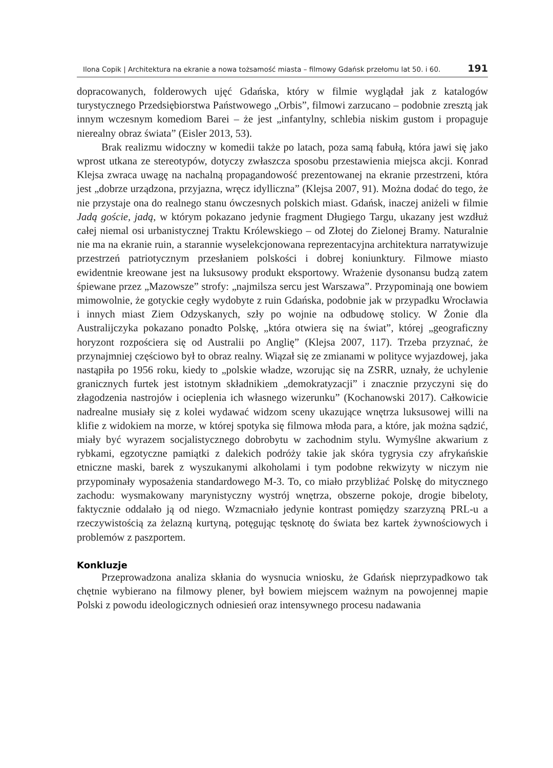Ilona Copik | Architektura na ekranie a nowa tożsamość miasta – filmowy Gdańsk przełomu lat 50. i 60. 191
dopracowanych, folderowych ujęć Gdańska, który w filmie wyglądał jak z katalogów turystycznego Przedsiębiorstwa Państwowego „Orbis”, filmowi zarzucano – podobnie zresztą jak innym wczesnym komediom Barei – że jest „infantylny, schlebia niskim gustom i propaguje nierealny obraz świata” (Eisler 2013, 53).
Brak realizmu widoczny w komedii także po latach, poza samą fabułą, która jawi się jako wprost utkana ze stereotypów, dotyczy zwłaszcza sposobu przestawienia miejsca akcji. Konrad Klejsa zwraca uwagę na nachalną propagandowość prezentowanej na ekranie przestrzeni, która jest „dobrze urządzona, przyjazna, wręcz idylliczna” (Klejsa 2007, 91). Można dodać do tego, że nie przystaje ona do realnego stanu ówczesnych polskich miast. Gdańsk, inaczej aniżeli w filmie Jadą goście, jadą, w którym pokazano jedynie fragment Długiego Targu, ukazany jest wzdłuż całej niemal osi urbanistycznej Traktu Królewskiego – od Złotej do Zielonej Bramy. Naturalnie nie ma na ekranie ruin, a starannie wyselekcjonowana reprezentacyjna architektura narratywizuje przestrzeń patriotycznym przesłaniem polskości i dobrej koniunktury. Filmowe miasto ewidentnie kreowane jest na luksusowy produkt eksportowy. Wrażenie dysonansu budzą zatem śpiewane przez „Mazowsze” strofy: „najmilsza sercu jest Warszawa”. Przypominają one bowiem mimowolnie, że gotyckie cegły wydobyte z ruin Gdańska, podobnie jak w przypadku Wrocławia i innych miast Ziem Odzyskanych, szły po wojnie na odbudowę stolicy. W Żonie dla Australijczyka pokazano ponadto Polskę, „która otwiera się na świat”, której „geograficzny horyzont rozpościera się od Australii po Anglię” (Klejsa 2007, 117). Trzeba przyznać, że przynajmniej częściowo był to obraz realny. Wiązał się ze zmianami w polityce wyjazdowej, jaka nastąpiła po 1956 roku, kiedy to „polskie władze, wzorując się na ZSRR, uznały, że uchylenie granicznych furtek jest istotnym składnikiem „demokratyzacji” i znacznie przyczyni się do złagodzenia nastrojów i ocieplenia ich własnego wizerunku” (Kochanowski 2017). Całkowicie nadrealne musiały się z kolei wydawać widzom sceny ukazujące wnętrza luksusowej willi na klifie z widokiem na morze, w której spotyka się filmowa młoda para, a które, jak można sądzić, miały być wyrazem socjalistycznego dobrobytu w zachodnim stylu. Wymyślne akwarium z rybkami, egzotyczne pamiątki z dalekich podróży takie jak skóra tygrysia czy afrykańskie etniczne maski, barek z wyszukanymi alkoholami i tym podobne rekwizyty w niczym nie przypominały wyposażenia standardowego M-3. To, co miało przybliżać Polskę do mitycznego zachodu: wysmakowany marynistyczny wystrój wnętrza, obszerne pokoje, drogie bibeloty, faktycznie oddalało ją od niego. Wzmacniało jedynie kontrast pomiędzy szarzyzną PRL-u a rzeczywistością za żelazną kurtyną, potęgując tęsknotę do świata bez kartek żywnościowych i problemów z paszportem.
Konkluzje
Przeprowadzona analiza skłania do wysnucia wniosku, że Gdańsk nieprzypadkowo tak chętnie wybierano na filmowy plener, był bowiem miejscem ważnym na powojennej mapie Polski z powodu ideologicznych odniesień oraz intensywnego procesu nadawania